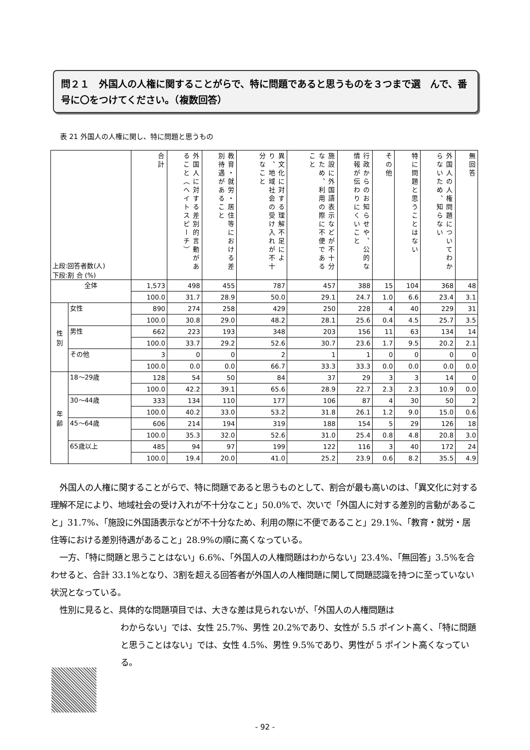問２１　外国人の人権に関することがらで、特に問題であると思うものを３つまで選　んで、番号に〇をつけてください。（複数回答）
表 21 外国人の人権に関し、特に問題と思うもの
| 上段:回答者数(人) 下段:割 合 (%) | | 合計 | 外国人に対する差別的言動があること（ヘイトスピーチ） | 教育・就労・居住等における差別待遇があること | 異文化に対する理解不足により、地域社会の受け入れが不十分なこと | 施設に外国語表示などが不十分なため、利用の際に不便であること | 行政からのお知らせや、公的な情報が伝わりにくいこと | その他 | 特に問題と思うことはない | 外国人の人権問題についてわからないため、知らない | 無回答 |
| --- | --- | --- | --- | --- | --- | --- | --- | --- | --- | --- | --- |
| 全体 | | 1,573 | 498 | 455 | 787 | 457 | 388 | 15 | 104 | 368 | 48 |
| | | 100.0 | 31.7 | 28.9 | 50.0 | 29.1 | 24.7 | 1.0 | 6.6 | 23.4 | 3.1 |
| 性 別 | 女性 | 890 | 274 | 258 | 429 | 250 | 228 | 4 | 40 | 229 | 31 |
| | | 100.0 | 30.8 | 29.0 | 48.2 | 28.1 | 25.6 | 0.4 | 4.5 | 25.7 | 3.5 |
| | 男性 | 662 | 223 | 193 | 348 | 203 | 156 | 11 | 63 | 134 | 14 |
| | | 100.0 | 33.7 | 29.2 | 52.6 | 30.7 | 23.6 | 1.7 | 9.5 | 20.2 | 2.1 |
| | その他 | 3 | 0 | 0 | 2 | 1 | 1 | 0 | 0 | 0 | 0 |
| | | 100.0 | 0.0 | 0.0 | 66.7 | 33.3 | 33.3 | 0.0 | 0.0 | 0.0 | 0.0 |
| 年 齢 | 18～29歳 | 128 | 54 | 50 | 84 | 37 | 29 | 3 | 3 | 14 | 0 |
| | | 100.0 | 42.2 | 39.1 | 65.6 | 28.9 | 22.7 | 2.3 | 2.3 | 10.9 | 0.0 |
| | 30～44歳 | 333 | 134 | 110 | 177 | 106 | 87 | 4 | 30 | 50 | 2 |
| | | 100.0 | 40.2 | 33.0 | 53.2 | 31.8 | 26.1 | 1.2 | 9.0 | 15.0 | 0.6 |
| | 45～64歳 | 606 | 214 | 194 | 319 | 188 | 154 | 5 | 29 | 126 | 18 |
| | | 100.0 | 35.3 | 32.0 | 52.6 | 31.0 | 25.4 | 0.8 | 4.8 | 20.8 | 3.0 |
| | 65歳以上 | 485 | 94 | 97 | 199 | 122 | 116 | 3 | 40 | 172 | 24 |
| | | 100.0 | 19.4 | 20.0 | 41.0 | 25.2 | 23.9 | 0.6 | 8.2 | 35.5 | 4.9 |
外国人の人権に関することがらで、特に問題であると思うものとして、割合が最も高いのは、「異文化に対する理解不足により、地域社会の受け入れが不十分なこと」50.0%で、次いで「外国人に対する差別的言動があること」31.7%、「施設に外国語表示などが不十分なため、利用の際に不便であること」29.1%、「教育・就労・居住等における差別待遇があること」28.9%の順に高くなっている。
一方、「特に問題と思うことはない」6.6%、「外国人の人権問題はわからない」23.4%、「無回答」3.5%を合わせると、合計 33.1%となり、3割を超える回答者が外国人の人権問題に関して問題認識を持つに至っていない状況となっている。
性別に見ると、具体的な問題項目では、大きな差は見られないが、「外国人の人権問題は
わからない」では、女性 25.7%、男性 20.2%であり、女性が 5.5 ポイント高く、「特に問題と思うことはない」では、女性 4.5%、男性 9.5%であり、男性が 5 ポイント高くなっている。
- 92 -